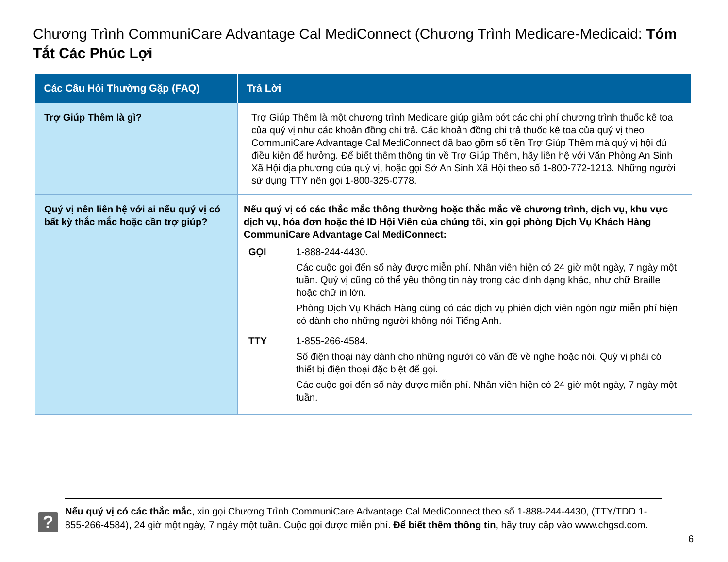Chương Trình CommuniCare Advantage Cal MediConnect (Chương Trình Medicare-Medicaid: Tóm Tắt Các Phúc Lợi
| Các Câu Hỏi Thường Gặp (FAQ) | Trả Lời |
| --- | --- |
| Trợ Giúp Thêm là gì? | Trợ Giúp Thêm là một chương trình Medicare giúp giảm bớt các chi phí chương trình thuốc kê toa của quý vị như các khoản đồng chi trả. Các khoản đồng chi trả thuốc kê toa của quý vị theo CommuniCare Advantage Cal MediConnect đã bao gồm số tiền Trợ Giúp Thêm mà quý vị hội đủ điều kiện để hưởng. Để biết thêm thông tin về Trợ Giúp Thêm, hãy liên hệ với Văn Phòng An Sinh Xã Hội địa phương của quý vị, hoặc gọi Sở An Sinh Xã Hội theo số 1-800-772-1213. Những người sử dụng TTY nên gọi 1-800-325-0778. |
| Quý vị nên liên hệ với ai nếu quý vị có bất kỳ thắc mắc hoặc cần trợ giúp? | Nếu quý vị có các thắc mắc thông thường hoặc thắc mắc về chương trình, dịch vụ, khu vực dịch vụ, hóa đơn hoặc thẻ ID Hội Viên của chúng tôi, xin gọi phòng Dịch Vụ Khách Hàng CommuniCare Advantage Cal MediConnect: GỌI 1-888-244-4430. Các cuộc gọi đến số này được miễn phí. Nhân viên hiện có 24 giờ một ngày, 7 ngày một tuần. Quý vị cũng có thể yêu thông tin này trong các định dạng khác, như chữ Braille hoặc chữ in lớn. Phòng Dịch Vụ Khách Hàng cũng có các dịch vụ phiên dịch viên ngôn ngữ miễn phí hiện có dành cho những người không nói Tiếng Anh. TTY 1-855-266-4584. Số điện thoại này dành cho những người có vấn đề về nghe hoặc nói. Quý vị phải có thiết bị điện thoại đặc biệt để gọi. Các cuộc gọi đến số này được miễn phí. Nhân viên hiện có 24 giờ một ngày, 7 ngày một tuần. |
?
Nếu quý vị có các thắc mắc, xin gọi Chương Trình CommuniCare Advantage Cal MediConnect theo số 1-888-244-4430, (TTY/TDD 1-855-266-4584), 24 giờ một ngày, 7 ngày một tuần. Cuộc gọi được miễn phí. Để biết thêm thông tin, hãy truy cập vào www.chgsd.com.
6